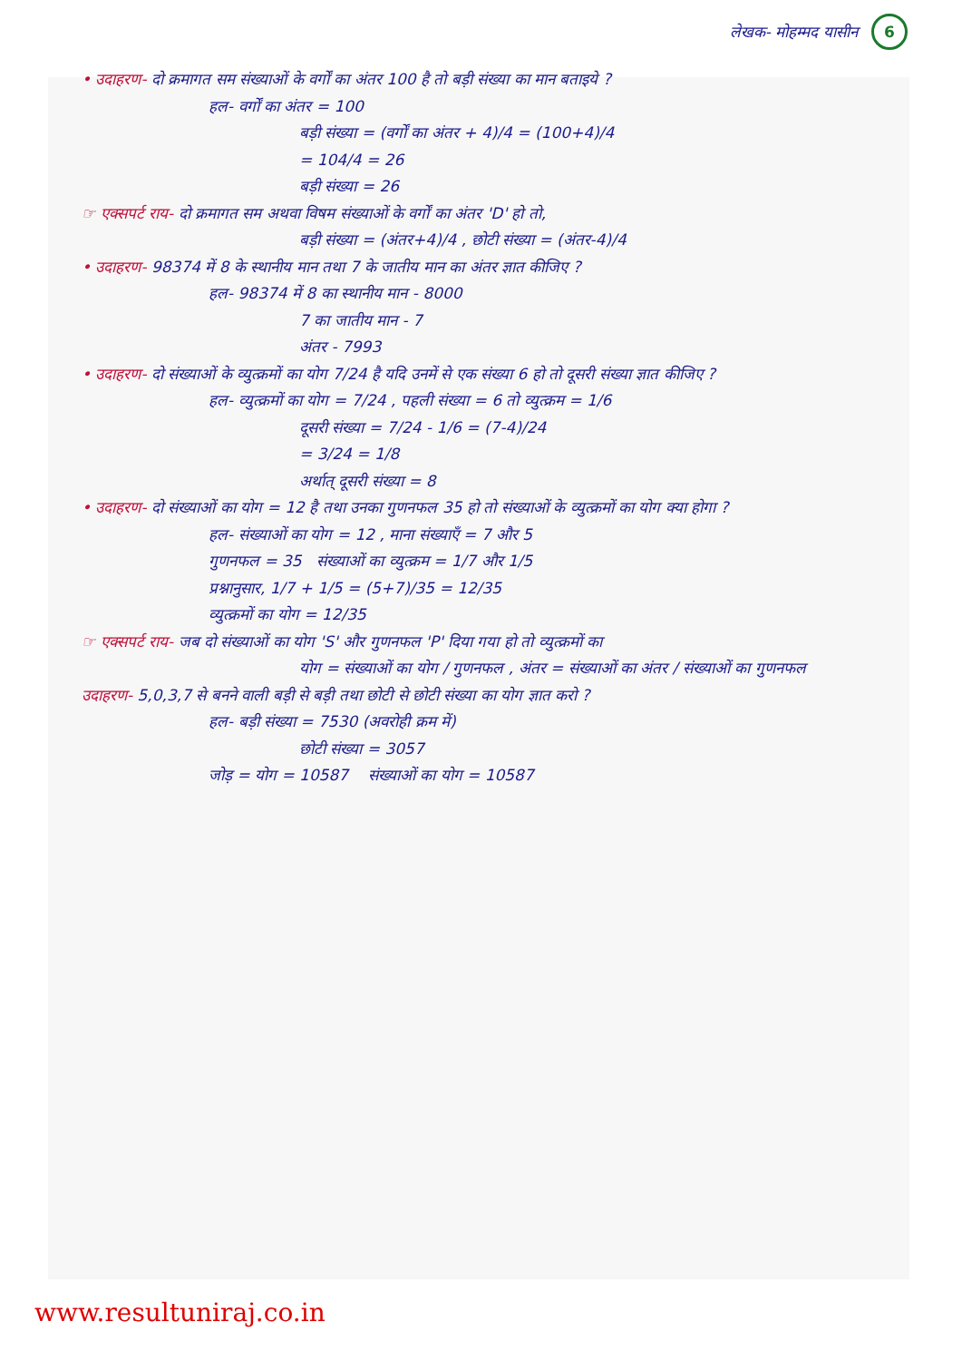लेखक- मोहम्मद यासीन 6
• उदाहरण- दो क्रमागत सम संख्याओं के वर्गों का अंतर 100 है तो बड़ी संख्या का मान बताइये ?
हल- वर्गों का अंतर = 100
बड़ी संख्या = (वर्गों का अंतर + 4)/4 = (100+4)/4
= 104/4 = 26
बड़ी संख्या = 26
☞ एक्सपर्ट राय- दो क्रमागत सम अथवा विषम संख्याओं के वर्गों का अंतर 'D' हो तो,
बड़ी संख्या = (अंतर+4)/4 , छोटी संख्या = (अंतर-4)/4
• उदाहरण- 98374 में 8 के स्थानीय मान तथा 7 के जातीय मान का अंतर ज्ञात कीजिए ?
हल- 98374 में 8 का स्थानीय मान - 8000
7 का जातीय मान - 7
अंतर - 7993
• उदाहरण- दो संख्याओं के व्युत्क्रमों का योग 7/24 है यदि उनमें से एक संख्या 6 हो तो दूसरी संख्या ज्ञात कीजिए ?
हल- व्युत्क्रमों का योग = 7/24 , पहली संख्या = 6 तो व्युत्क्रम = 1/6
दूसरी संख्या = 7/24 - 1/6 = (7-4)/24
= 3/24 = 1/8
अर्थात् दूसरी संख्या = 8
• उदाहरण- दो संख्याओं का योग = 12 है तथा उनका गुणनफल 35 हो तो संख्याओं के व्युत्क्रमों का योग क्या होगा ?
हल- संख्याओं का योग = 12 , माना संख्याएँ = 7 और 5
गुणनफल = 35 संख्याओं का व्युत्क्रम = 1/7 और 1/5
प्रश्नानुसार, 1/7 + 1/5 = (5+7)/35 = 12/35
व्युत्क्रमों का योग = 12/35
☞ एक्सपर्ट राय- जब दो संख्याओं का योग 'S' और गुणनफल 'P' दिया गया हो तो व्युत्क्रमों का
योग = संख्याओं का योग / गुणनफल , अंतर = संख्याओं का अंतर / संख्याओं का गुणनफल
उदाहरण- 5,0,3,7 से बनने वाली बड़ी से बड़ी तथा छोटी से छोटी संख्या का योग ज्ञात करो ?
हल- बड़ी संख्या = 7530 (अवरोही क्रम में)
छोटी संख्या = 3057
जोड़ = योग = 10587 संख्याओं का योग = 10587
www.resultuniraj.co.in